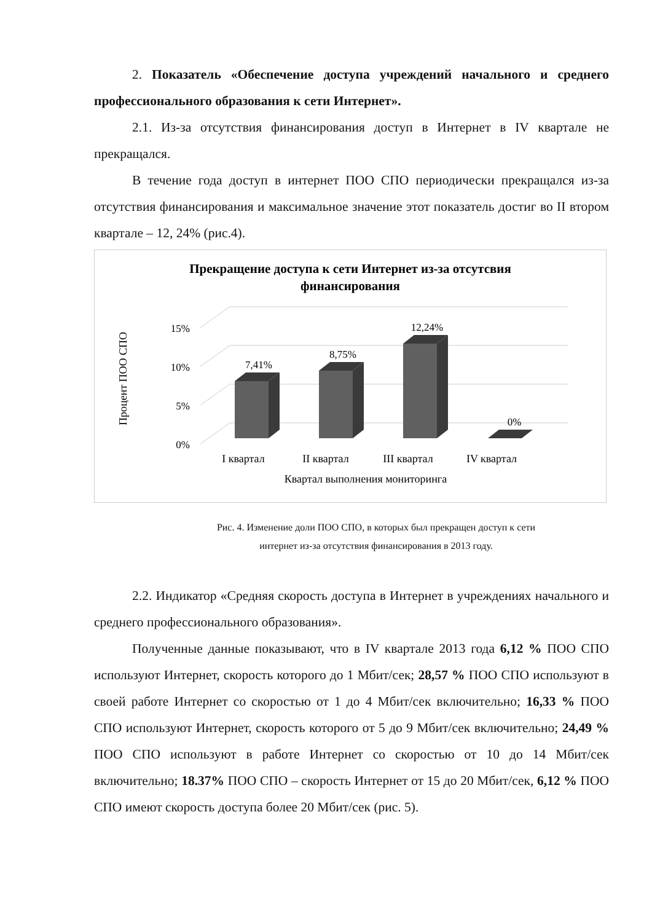2. Показатель «Обеспечение доступа учреждений начального и среднего профессионального образования к сети Интернет».
2.1. Из-за отсутствия финансирования доступ в Интернет в IV квартале не прекращался.
В течение года доступ в интернет ПОО СПО периодически прекращался из-за отсутствия финансирования и максимальное значение этот показатель достиг во II втором квартале – 12, 24% (рис.4).
Прекращение доступа к сети Интернет из-за отсутсвия
финансирования
Процент ПОО СПО
15%
10%
5%
0%
7,41%
8,75%
12,24%
0%
I квартал
II квартал
III квартал
IV квартал
Квартал выполнения мониторинга
Рис. 4. Изменение доли ПОО СПО, в которых был прекращен доступ к сети
интернет из-за отсутствия финансирования в 2013 году.
2.2. Индикатор «Средняя скорость доступа в Интернет в учреждениях начального и среднего профессионального образования».
Полученные данные показывают, что в IV квартале 2013 года 6,12 % ПОО СПО используют Интернет, скорость которого до 1 Мбит/сек; 28,57 % ПОО СПО используют в своей работе Интернет со скоростью от 1 до 4 Мбит/сек включительно; 16,33 % ПОО СПО используют Интернет, скорость которого от 5 до 9 Мбит/сек включительно; 24,49 % ПОО СПО используют в работе Интернет со скоростью от 10 до 14 Мбит/сек включительно; 18.37% ПОО СПО – скорость Интернет от 15 до 20 Мбит/сек, 6,12 % ПОО СПО имеют скорость доступа более 20 Мбит/сек (рис. 5).